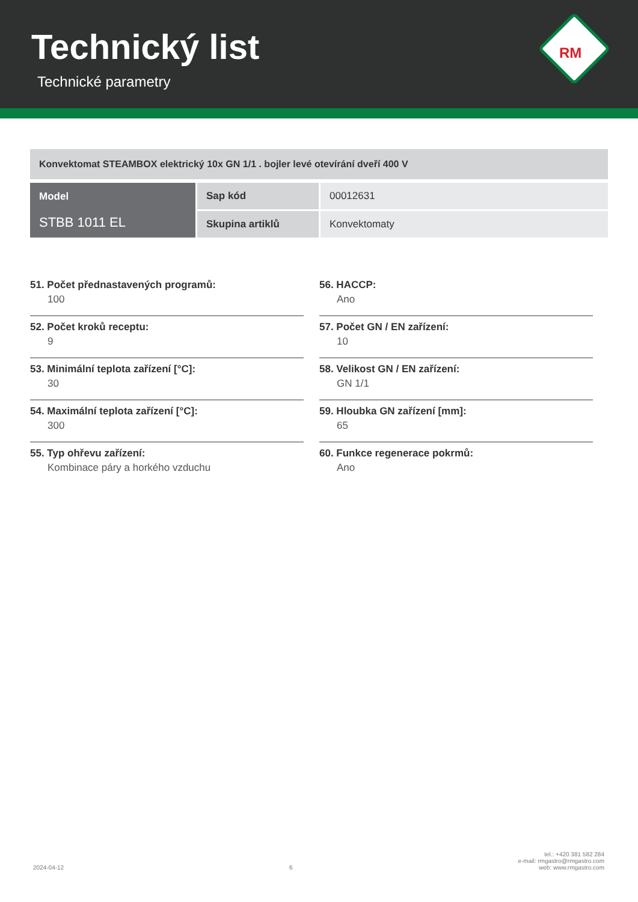Technický list
Technické parametry
RM
Konvektomat STEAMBOX elektrický 10x GN 1/1 . bojler levé otevírání dveří 400 V
| Model STBB 1011 EL | Sap kód | 00012631 |
| | Skupina artiklů | Konvektomaty |
51. Počet přednastavených programů:
100
52. Počet kroků receptu:
9
53. Minimální teplota zařízení [°C]:
30
54. Maximální teplota zařízení [°C]:
300
55. Typ ohřevu zařízení:
Kombinace páry a horkého vzduchu
56. HACCP:
Ano
57. Počet GN / EN zařízení:
10
58. Velikost GN / EN zařízení:
GN 1/1
59. Hloubka GN zařízení [mm]:
65
60. Funkce regenerace pokrmů:
Ano
2024-04-12 6 tel.: +420 381 582 284
e-mail: rmgastro@rmgastro.com
web: www.rmgastro.com